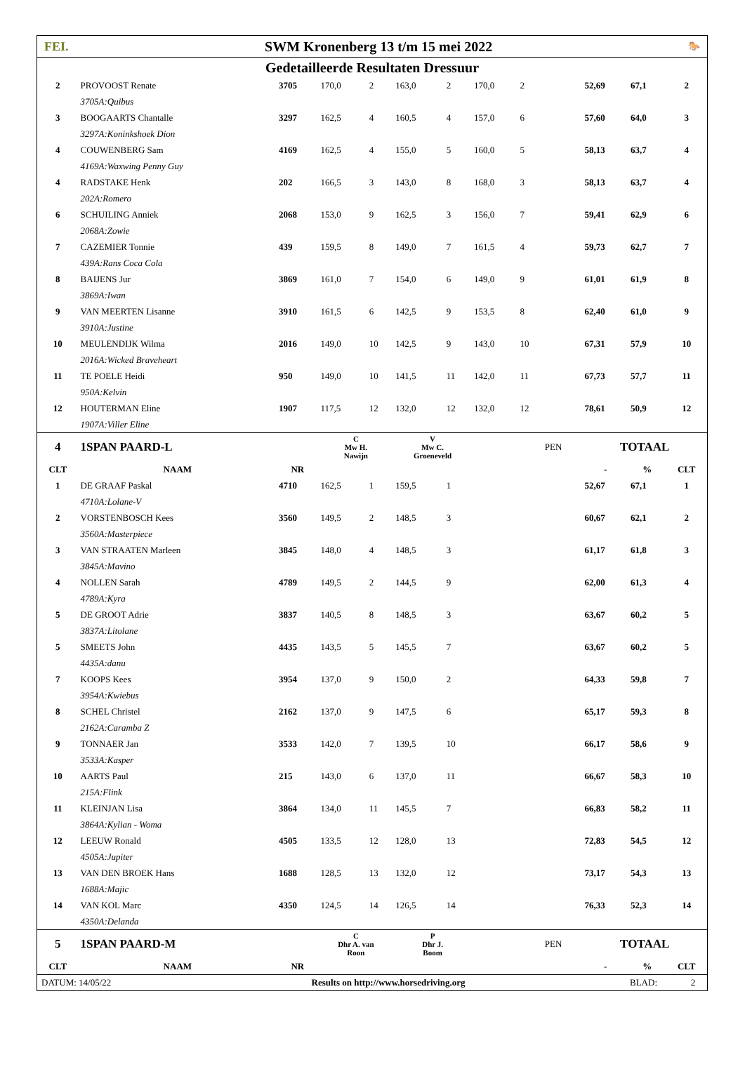FEI. SWM Kronenberg 13 t/m 15 mei 2022 🐎
Gedetailleerde Resultaten Dressuur
| 2 | PROVOOST Renate | 3705 | 170,0 | 2 | 163,0 | 2 | 170,0 | 2 | | 52,69 | 67,1 | 2 |
| | 3705A:Quibus | | | | | | | | | | | |
| 3 | BOOGAARTS Chantalle | 3297 | 162,5 | 4 | 160,5 | 4 | 157,0 | 6 | | 57,60 | 64,0 | 3 |
| | 3297A:Koninkshoek Dion | | | | | | | | | | | |
| 4 | COUWENBERG Sam | 4169 | 162,5 | 4 | 155,0 | 5 | 160,0 | 5 | | 58,13 | 63,7 | 4 |
| | 4169A:Waxwing Penny Guy | | | | | | | | | | | |
| 4 | RADSTAKE Henk | 202 | 166,5 | 3 | 143,0 | 8 | 168,0 | 3 | | 58,13 | 63,7 | 4 |
| | 202A:Romero | | | | | | | | | | | |
| 6 | SCHUILING Anniek | 2068 | 153,0 | 9 | 162,5 | 3 | 156,0 | 7 | | 59,41 | 62,9 | 6 |
| | 2068A:Zowie | | | | | | | | | | | |
| 7 | CAZEMIER Tonnie | 439 | 159,5 | 8 | 149,0 | 7 | 161,5 | 4 | | 59,73 | 62,7 | 7 |
| | 439A:Rans Coca Cola | | | | | | | | | | | |
| 8 | BAIJENS Jur | 3869 | 161,0 | 7 | 154,0 | 6 | 149,0 | 9 | | 61,01 | 61,9 | 8 |
| | 3869A:Iwan | | | | | | | | | | | |
| 9 | VAN MEERTEN Lisanne | 3910 | 161,5 | 6 | 142,5 | 9 | 153,5 | 8 | | 62,40 | 61,0 | 9 |
| | 3910A:Justine | | | | | | | | | | | |
| 10 | MEULENDIJK Wilma | 2016 | 149,0 | 10 | 142,5 | 9 | 143,0 | 10 | | 67,31 | 57,9 | 10 |
| | 2016A:Wicked Braveheart | | | | | | | | | | | |
| 11 | TE POELE Heidi | 950 | 149,0 | 10 | 141,5 | 11 | 142,0 | 11 | | 67,73 | 57,7 | 11 |
| | 950A:Kelvin | | | | | | | | | | | |
| 12 | HOUTERMAN Eline | 1907 | 117,5 | 12 | 132,0 | 12 | 132,0 | 12 | | 78,61 | 50,9 | 12 |
| | 1907A:Viller Eline | | | | | | | | | | | |
| 4 | 1SPAN PAARD-L | | C Mw H. Nawijn | | V Mw C. Groeneveld | | | | PEN | TOTAAL | | |
| CLT | NAAM | NR | | | | | | | | - | % | CLT |
| 1 | DE GRAAF Paskal | 4710 | 162,5 | 1 | 159,5 | 1 | | | | 52,67 | 67,1 | 1 |
| | 4710A:Lolane-V | | | | | | | | | | | |
| 2 | VORSTENBOSCH Kees | 3560 | 149,5 | 2 | 148,5 | 3 | | | | 60,67 | 62,1 | 2 |
| | 3560A:Masterpiece | | | | | | | | | | | |
| 3 | VAN STRAATEN Marleen | 3845 | 148,0 | 4 | 148,5 | 3 | | | | 61,17 | 61,8 | 3 |
| | 3845A:Mavino | | | | | | | | | | | |
| 4 | NOLLEN Sarah | 4789 | 149,5 | 2 | 144,5 | 9 | | | | 62,00 | 61,3 | 4 |
| | 4789A:Kyra | | | | | | | | | | | |
| 5 | DE GROOT Adrie | 3837 | 140,5 | 8 | 148,5 | 3 | | | | 63,67 | 60,2 | 5 |
| | 3837A:Litolane | | | | | | | | | | | |
| 5 | SMEETS John | 4435 | 143,5 | 5 | 145,5 | 7 | | | | 63,67 | 60,2 | 5 |
| | 4435A:danu | | | | | | | | | | | |
| 7 | KOOPS Kees | 3954 | 137,0 | 9 | 150,0 | 2 | | | | 64,33 | 59,8 | 7 |
| | 3954A:Kwiebus | | | | | | | | | | | |
| 8 | SCHEL Christel | 2162 | 137,0 | 9 | 147,5 | 6 | | | | 65,17 | 59,3 | 8 |
| | 2162A:Caramba Z | | | | | | | | | | | |
| 9 | TONNAER Jan | 3533 | 142,0 | 7 | 139,5 | 10 | | | | 66,17 | 58,6 | 9 |
| | 3533A:Kasper | | | | | | | | | | | |
| 10 | AARTS Paul | 215 | 143,0 | 6 | 137,0 | 11 | | | | 66,67 | 58,3 | 10 |
| | 215A:Flink | | | | | | | | | | | |
| 11 | KLEINJAN Lisa | 3864 | 134,0 | 11 | 145,5 | 7 | | | | 66,83 | 58,2 | 11 |
| | 3864A:Kylian - Woma | | | | | | | | | | | |
| 12 | LEEUW Ronald | 4505 | 133,5 | 12 | 128,0 | 13 | | | | 72,83 | 54,5 | 12 |
| | 4505A:Jupiter | | | | | | | | | | | |
| 13 | VAN DEN BROEK Hans | 1688 | 128,5 | 13 | 132,0 | 12 | | | | 73,17 | 54,3 | 13 |
| | 1688A:Majic | | | | | | | | | | | |
| 14 | VAN KOL Marc | 4350 | 124,5 | 14 | 126,5 | 14 | | | | 76,33 | 52,3 | 14 |
| | 4350A:Delanda | | | | | | | | | | | |
| 5 | 1SPAN PAARD-M | | C Dhr A. van Roon | | P Dhr J. Boom | | | | PEN | TOTAAL | | |
| CLT | NAAM | NR | | | | | | | | - | % | CLT |
DATUM: 14/05/22 Results on http://www.horsedriving.org BLAD: 2